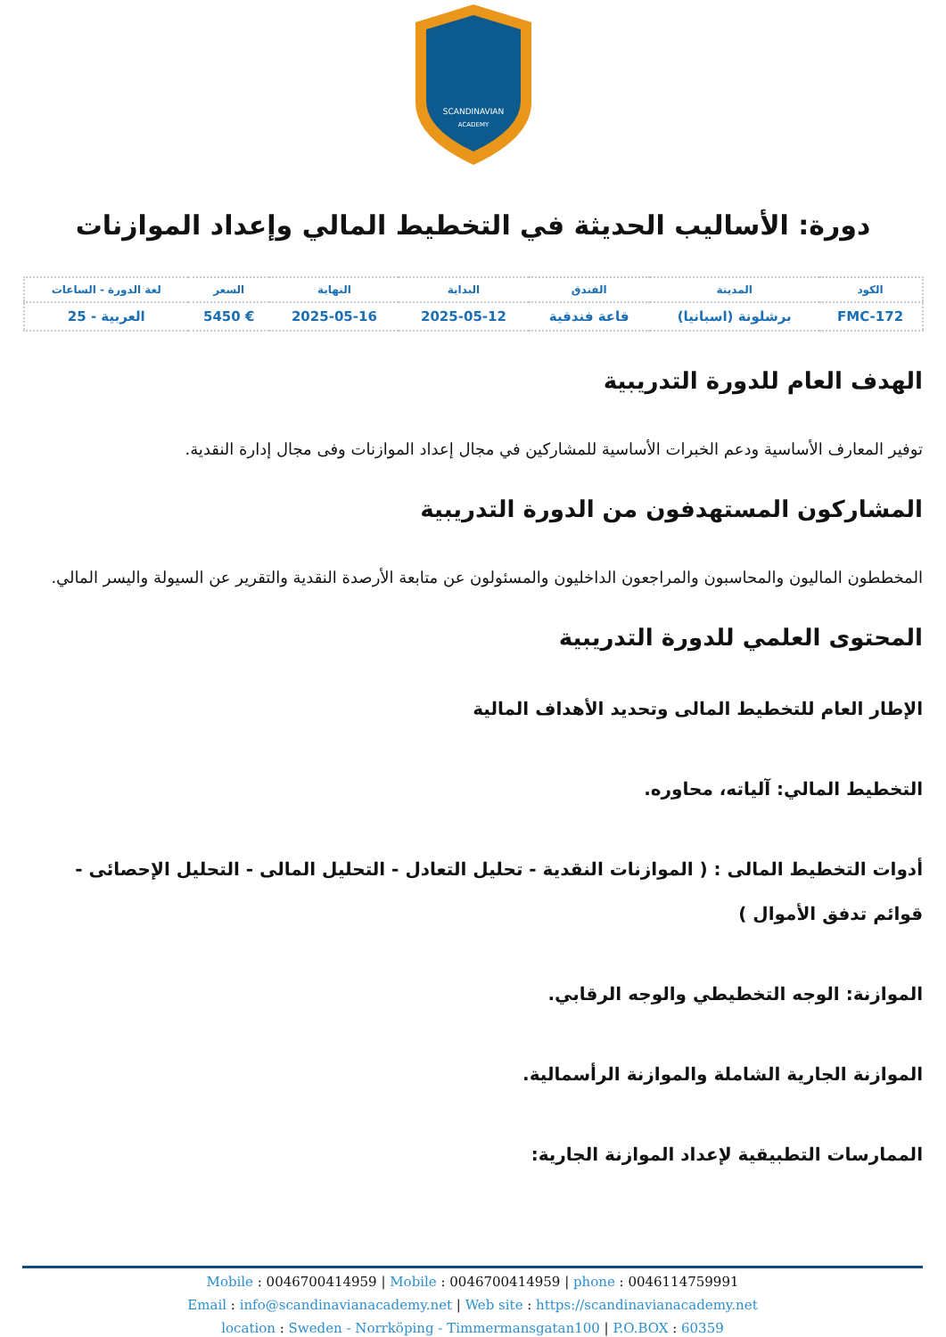SCANDINAVIAN
ACADEMY
دورة: الأساليب الحديثة في التخطيط المالي وإعداد الموازنات
| الكود | المدينة | الفندق | البداية | النهاية | السعر | لغة الدورة - الساعات |
| --- | --- | --- | --- | --- | --- | --- |
| FMC-172 | برشلونة (اسبانيا) | قاعة فندقية | 2025-05-12 | 2025-05-16 | € 5450 | العربية - 25 |
الهدف العام للدورة التدريبية
توفير المعارف الأساسية ودعم الخبرات الأساسية للمشاركين في مجال إعداد الموازنات وفى مجال إدارة النقدية.
المشاركون المستهدفون من الدورة التدريبية
المخططون الماليون والمحاسبون والمراجعون الداخليون والمسئولون عن متابعة الأرصدة النقدية والتقرير عن السيولة واليسر المالي.
المحتوى العلمي للدورة التدريبية
الإطار العام للتخطيط المالى وتحديد الأهداف المالية
التخطيط المالي: آلياته، محاوره.
أدوات التخطيط المالى : ( الموازنات النقدية - تحليل التعادل - التحليل المالى - التحليل الإحصائى - قوائم تدفق الأموال )
الموازنة: الوجه التخطيطي والوجه الرقابي.
الموازنة الجارية الشاملة والموازنة الرأسمالية.
الممارسات التطبيقية لإعداد الموازنة الجارية:
Mobile : 0046700414959 | Mobile : 0046700414959 | phone : 0046114759991
Email : info@scandinavianacademy.net | Web site : https://scandinavianacademy.net
location : Sweden - Norrköping - Timmermansgatan100 | P.O.BOX : 60359